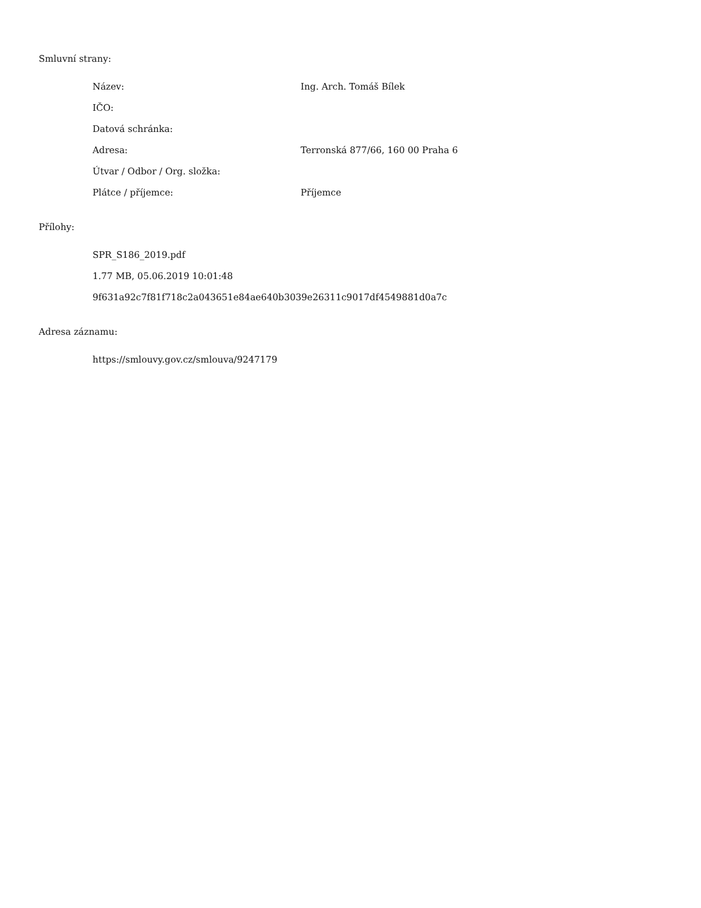Smluvní strany:
| Název: | Ing. Arch. Tomáš Bílek |
| IČO: | |
| Datová schránka: | |
| Adresa: | Terronská 877/66, 160 00 Praha 6 |
| Útvar / Odbor / Org. složka: | |
| Plátce / příjemce: | Příjemce |
Přílohy:
SPR_S186_2019.pdf
1.77 MB, 05.06.2019 10:01:48
9f631a92c7f81f718c2a043651e84ae640b3039e26311c9017df4549881d0a7c
Adresa záznamu:
https://smlouvy.gov.cz/smlouva/9247179